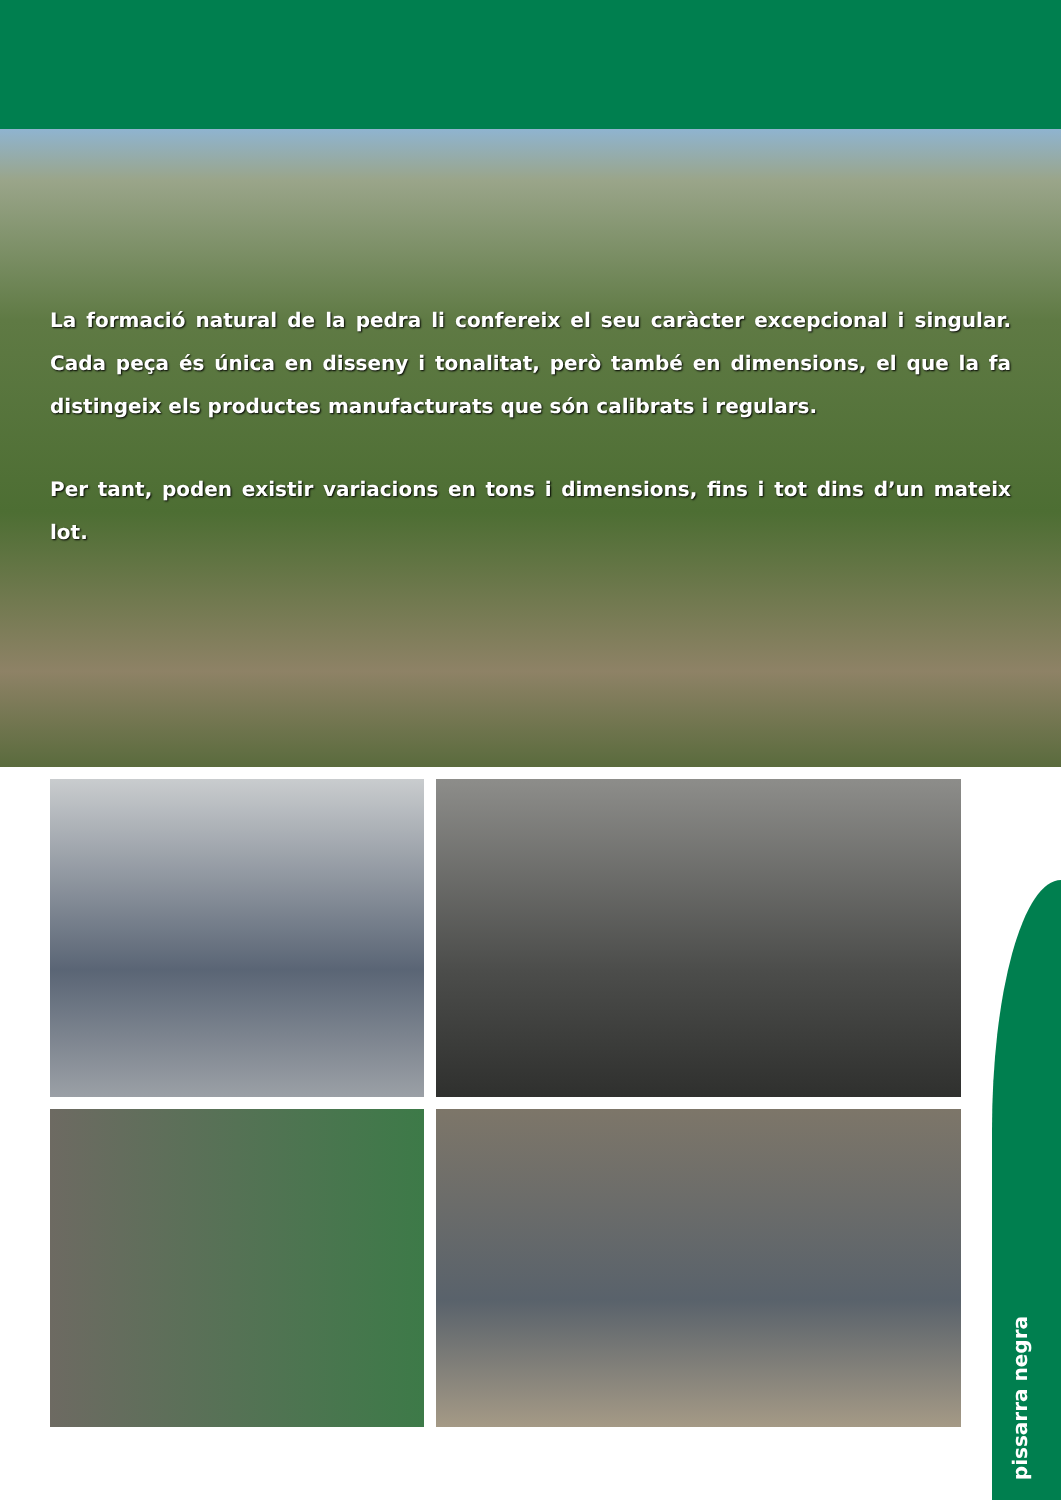La formació natural de la pedra li confereix el seu caràcter excepcional i singular. Cada peça és única en disseny i tonalitat, però també en dimensions, el que la fa distingeix els productes manufacturats que són calibrats i regulars.
Per tant, poden existir variacions en tons i dimensions, fins i tot dins d’un mateix lot.
pissarra negra